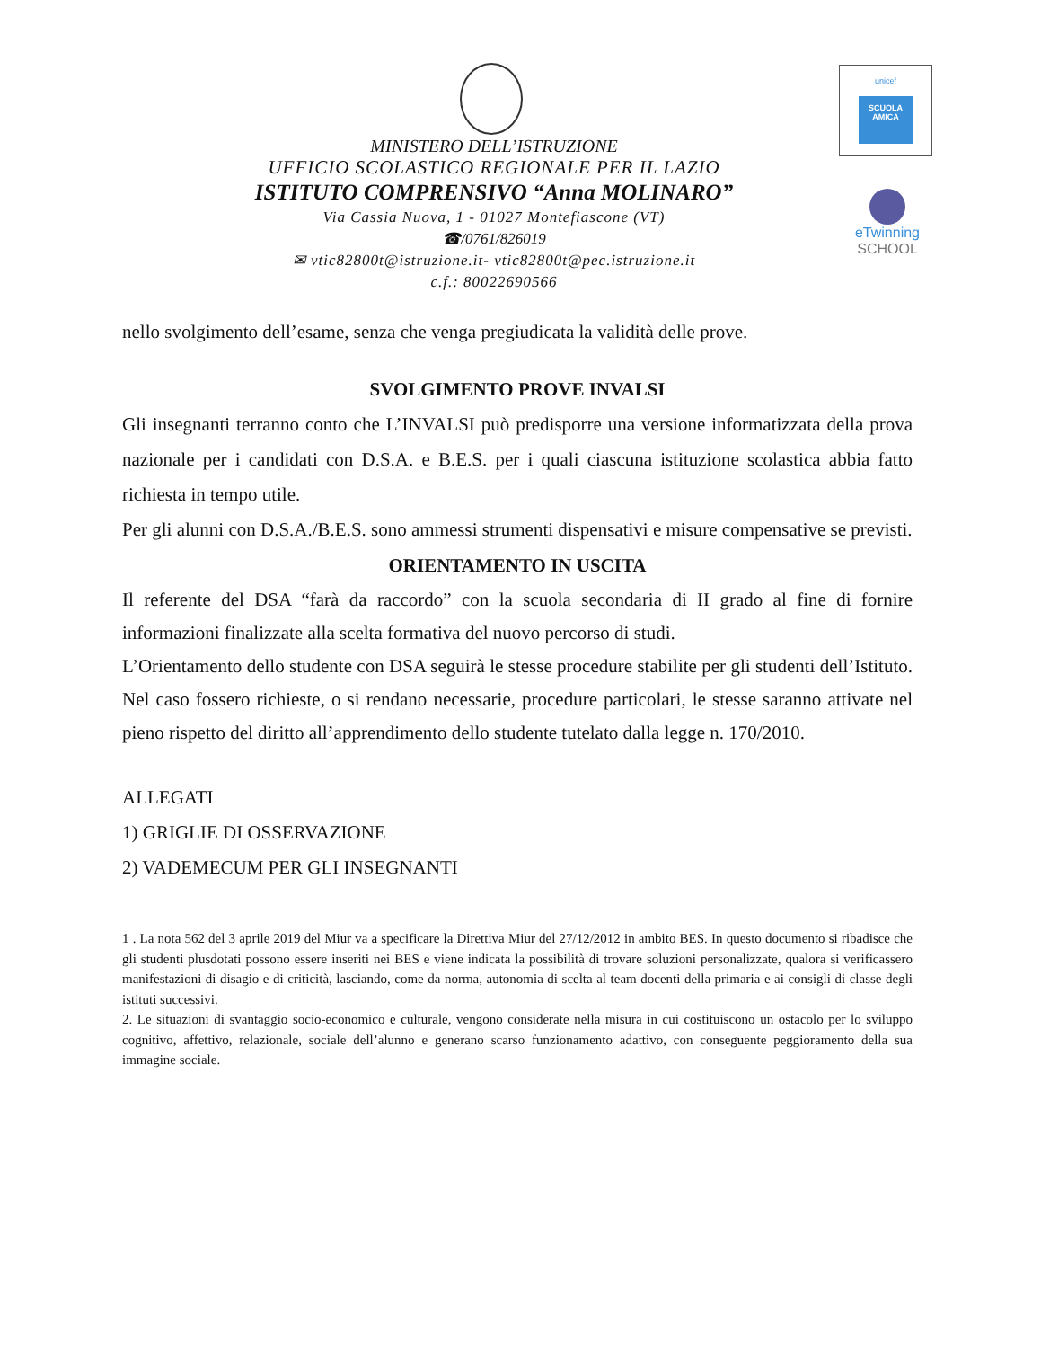unicef
SCUOLA AMICA
eTwinning
SCHOOL
MINISTERO DELL’ISTRUZIONE
UFFICIO SCOLASTICO REGIONALE PER IL LAZIO
ISTITUTO COMPRENSIVO “Anna MOLINARO”
Via Cassia Nuova, 1 - 01027 Montefiascone (VT)
☎/0761/826019
✉ vtic82800t@istruzione.it- vtic82800t@pec.istruzione.it
c.f.: 80022690566
nello svolgimento dell’esame, senza che venga pregiudicata la validità delle prove.
SVOLGIMENTO PROVE INVALSI
Gli insegnanti terranno conto che L’INVALSI può predisporre una versione informatizzata della prova nazionale per i candidati con D.S.A. e B.E.S. per i quali ciascuna istituzione scolastica abbia fatto richiesta in tempo utile.
Per gli alunni con D.S.A./B.E.S. sono ammessi strumenti dispensativi e misure compensative se previsti.
ORIENTAMENTO IN USCITA
Il referente del DSA “farà da raccordo” con la scuola secondaria di II grado al fine di fornire informazioni finalizzate alla scelta formativa del nuovo percorso di studi.
L’Orientamento dello studente con DSA seguirà le stesse procedure stabilite per gli studenti dell’Istituto. Nel caso fossero richieste, o si rendano necessarie, procedure particolari, le stesse saranno attivate nel pieno rispetto del diritto all’apprendimento dello studente tutelato dalla legge n. 170/2010.
ALLEGATI
1) GRIGLIE DI OSSERVAZIONE
2) VADEMECUM PER GLI INSEGNANTI
1 . La nota 562 del 3 aprile 2019 del Miur va a specificare la Direttiva Miur del 27/12/2012 in ambito BES. In questo documento si ribadisce che gli studenti plusdotati possono essere inseriti nei BES e viene indicata la possibilità di trovare soluzioni personalizzate, qualora si verificassero manifestazioni di disagio e di criticità, lasciando, come da norma, autonomia di scelta al team docenti della primaria e ai consigli di classe degli istituti successivi.
2. Le situazioni di svantaggio socio-economico e culturale, vengono considerate nella misura in cui costituiscono un ostacolo per lo sviluppo cognitivo, affettivo, relazionale, sociale dell’alunno e generano scarso funzionamento adattivo, con conseguente peggioramento della sua immagine sociale.